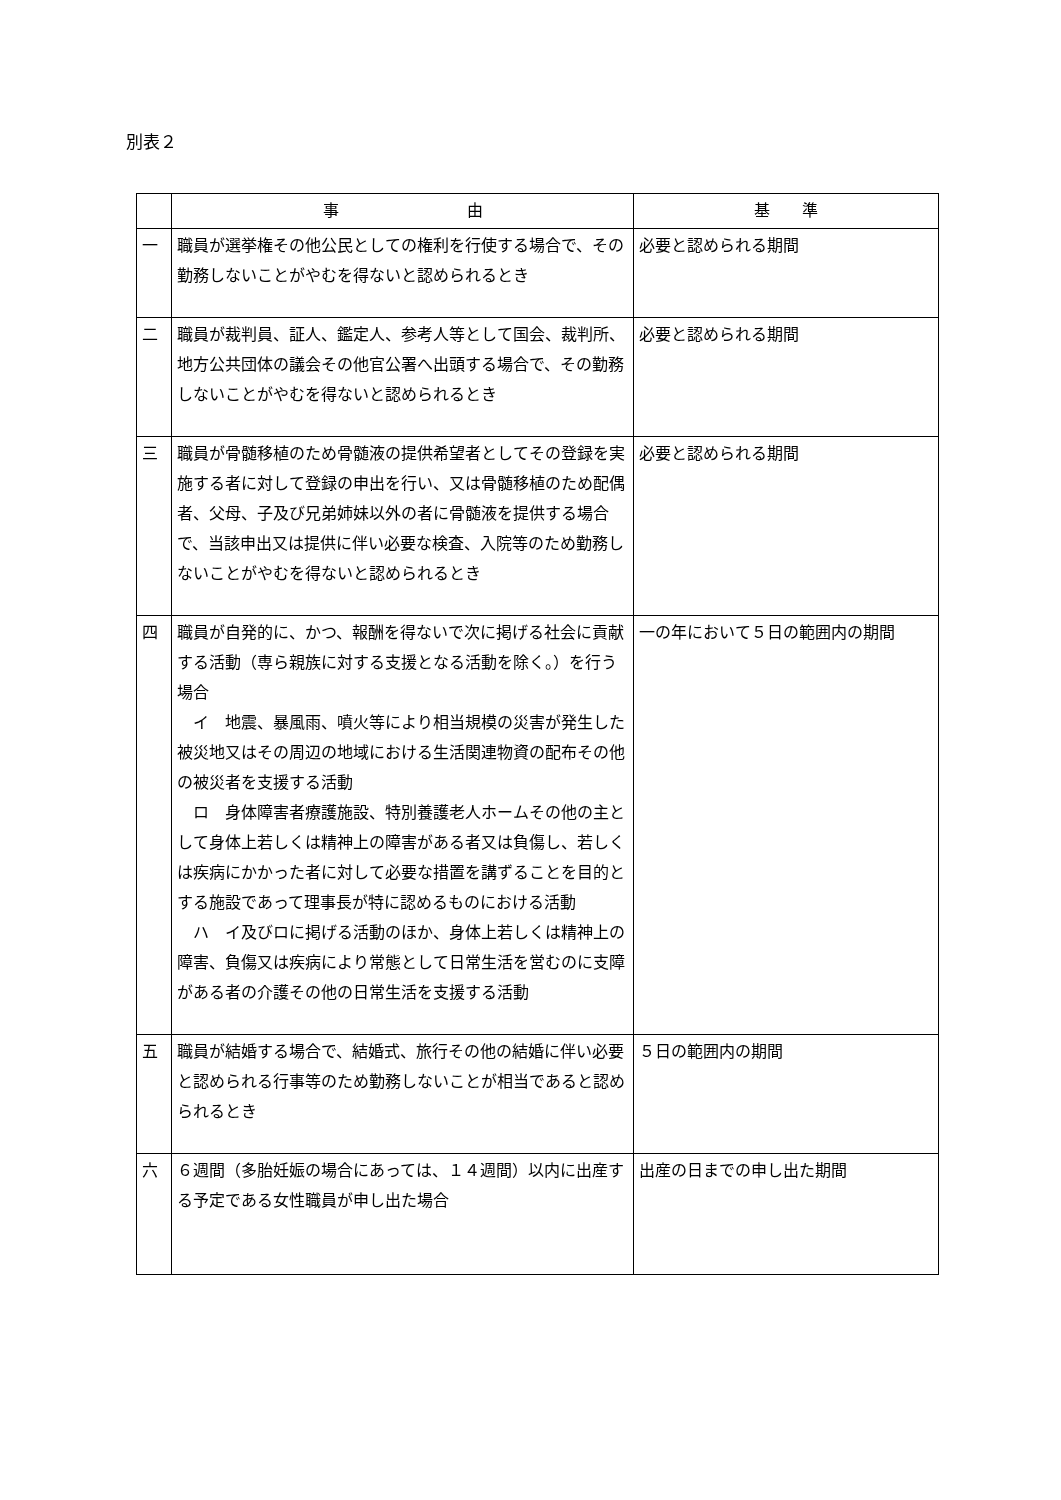別表２
| | 事 由 | 基 準 |
| --- | --- | --- |
| 一 | 職員が選挙権その他公民としての権利を行使する場合で、その勤務しないことがやむを得ないと認められるとき | 必要と認められる期間 |
| 二 | 職員が裁判員、証人、鑑定人、参考人等として国会、裁判所、地方公共団体の議会その他官公署へ出頭する場合で、その勤務しないことがやむを得ないと認められるとき | 必要と認められる期間 |
| 三 | 職員が骨髄移植のため骨髄液の提供希望者としてその登録を実施する者に対して登録の申出を行い、又は骨髄移植のため配偶者、父母、子及び兄弟姉妹以外の者に骨髄液を提供する場合で、当該申出又は提供に伴い必要な検査、入院等のため勤務しないことがやむを得ないと認められるとき | 必要と認められる期間 |
| 四 | 職員が自発的に、かつ、報酬を得ないで次に掲げる社会に貢献する活動（専ら親族に対する支援となる活動を除く。）を行う場合 イ 地震、暴風雨、噴火等により相当規模の災害が発生した被災地又はその周辺の地域における生活関連物資の配布その他の被災者を支援する活動 ロ 身体障害者療護施設、特別養護老人ホームその他の主として身体上若しくは精神上の障害がある者又は負傷し、若しくは疾病にかかった者に対して必要な措置を講ずることを目的とする施設であって理事長が特に認めるものにおける活動 ハ イ及びロに掲げる活動のほか、身体上若しくは精神上の障害、負傷又は疾病により常態として日常生活を営むのに支障がある者の介護その他の日常生活を支援する活動 | 一の年において５日の範囲内の期間 |
| 五 | 職員が結婚する場合で、結婚式、旅行その他の結婚に伴い必要と認められる行事等のため勤務しないことが相当であると認められるとき | ５日の範囲内の期間 |
| 六 | ６週間（多胎妊娠の場合にあっては、１４週間）以内に出産する予定である女性職員が申し出た場合 | 出産の日までの申し出た期間 |